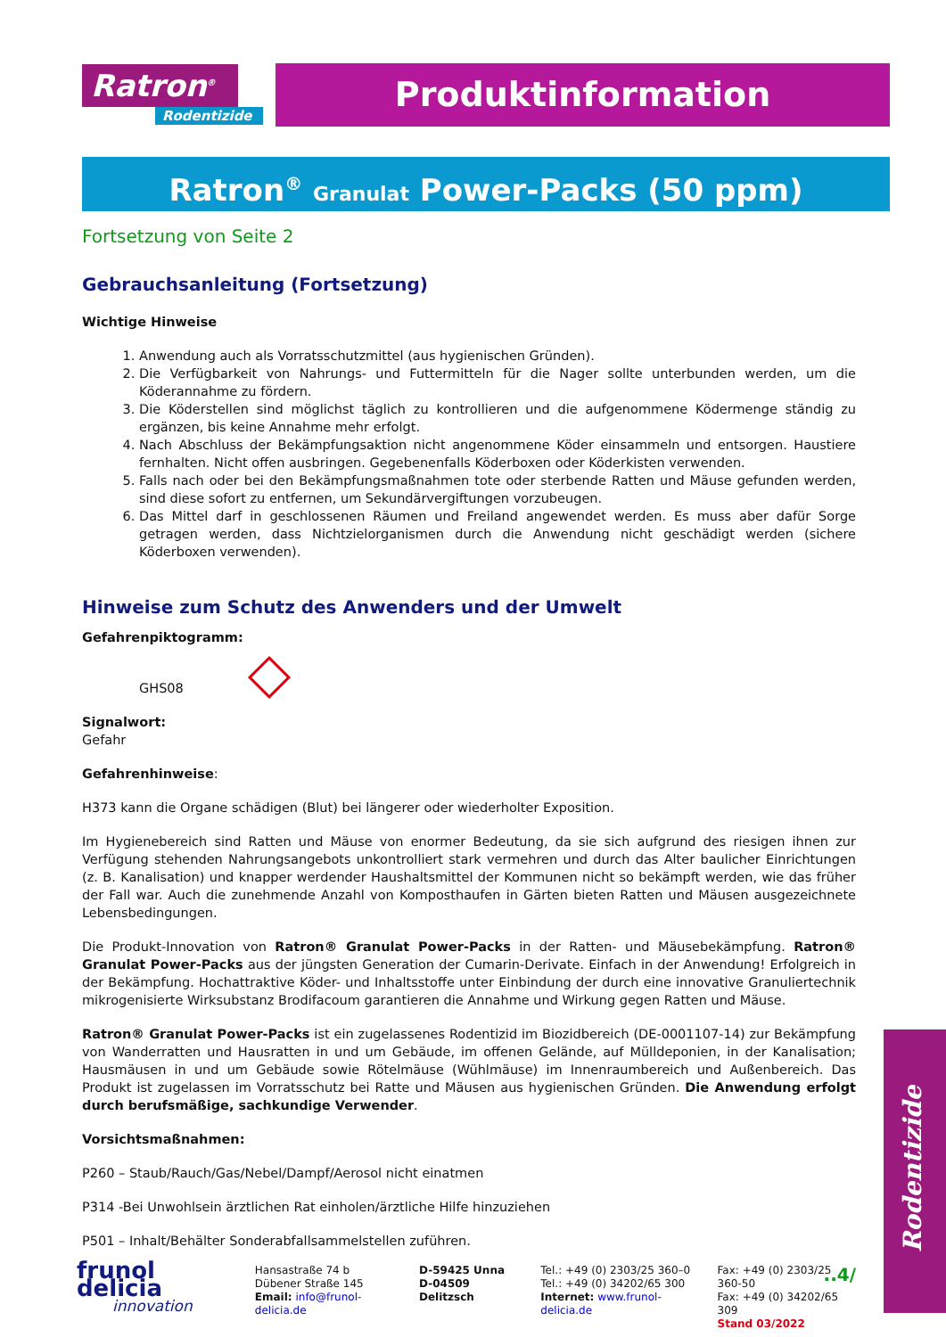Ratron<sup>®</sup>
Rodentizide
Produktinformation
Ratron<sup>®</sup> Granulat Power-Packs (50 ppm)
Fortsetzung von Seite 2
Gebrauchsanleitung (Fortsetzung)
Wichtige Hinweise
1. Anwendung auch als Vorratsschutzmittel (aus hygienischen Gründen).
2. Die Verfügbarkeit von Nahrungs- und Futtermitteln für die Nager sollte unterbunden werden, um die Köderannahme zu fördern.
3. Die Köderstellen sind möglichst täglich zu kontrollieren und die aufgenommene Ködermenge ständig zu ergänzen, bis keine Annahme mehr erfolgt.
4. Nach Abschluss der Bekämpfungsaktion nicht angenommene Köder einsammeln und entsorgen. Haustiere fernhalten. Nicht offen ausbringen. Gegebenenfalls Köderboxen oder Köderkisten verwenden.
5. Falls nach oder bei den Bekämpfungsmaßnahmen tote oder sterbende Ratten und Mäuse gefunden werden, sind diese sofort zu entfernen, um Sekundärvergiftungen vorzubeugen.
6. Das Mittel darf in geschlossenen Räumen und Freiland angewendet werden. Es muss aber dafür Sorge getragen werden, dass Nichtzielorganismen durch die Anwendung nicht geschädigt werden (sichere Köderboxen verwenden).
Hinweise zum Schutz des Anwenders und der Umwelt
Gefahrenpiktogramm:
GHS08
Signalwort:
Gefahr
Gefahrenhinweise:
H373 kann die Organe schädigen (Blut) bei längerer oder wiederholter Exposition.
Im Hygienebereich sind Ratten und Mäuse von enormer Bedeutung, da sie sich aufgrund des riesigen ihnen zur Verfügung stehenden Nahrungsangebots unkontrolliert stark vermehren und durch das Alter baulicher Einrichtungen (z. B. Kanalisation) und knapper werdender Haushaltsmittel der Kommunen nicht so bekämpft werden, wie das früher der Fall war. Auch die zunehmende Anzahl von Komposthaufen in Gärten bieten Ratten und Mäusen ausgezeichnete Lebensbedingungen.
Die Produkt-Innovation von Ratron® Granulat Power-Packs in der Ratten- und Mäusebekämpfung. Ratron® Granulat Power-Packs aus der jüngsten Generation der Cumarin-Derivate. Einfach in der Anwendung! Erfolgreich in der Bekämpfung. Hochattraktive Köder- und Inhaltsstoffe unter Einbindung der durch eine innovative Granuliertechnik mikrogenisierte Wirksubstanz Brodifacoum garantieren die Annahme und Wirkung gegen Ratten und Mäuse.
Ratron® Granulat Power-Packs ist ein zugelassenes Rodentizid im Biozidbereich (DE-0001107-14) zur Bekämpfung von Wanderratten und Hausratten in und um Gebäude, im offenen Gelände, auf Mülldeponien, in der Kanalisation; Hausmäusen in und um Gebäude sowie Rötelmäuse (Wühlmäuse) im Innenraumbereich und Außenbereich. Das Produkt ist zugelassen im Vorratsschutz bei Ratte und Mäusen aus hygienischen Gründen. Die Anwendung erfolgt durch berufsmäßige, sachkundige Verwender.
Vorsichtsmaßnahmen:
P260 – Staub/Rauch/Gas/Nebel/Dampf/Aerosol nicht einatmen
P314 -Bei Unwohlsein ärztlichen Rat einholen/ärztliche Hilfe hinzuziehen
P501 – Inhalt/Behälter Sonderabfallsammelstellen zuführen.
..4/
Rodentizide
frunol delicia
innovation
Hansastraße 74 b
Dübener Straße 145
Email: info@frunol-delicia.de
D-59425 Unna
D-04509 Delitzsch
Tel.: +49 (0) 2303/25 360–0
Tel.: +49 (0) 34202/65 300
Internet: www.frunol-delicia.de
Fax: +49 (0) 2303/25 360-50
Fax: +49 (0) 34202/65 309
Stand 03/2022